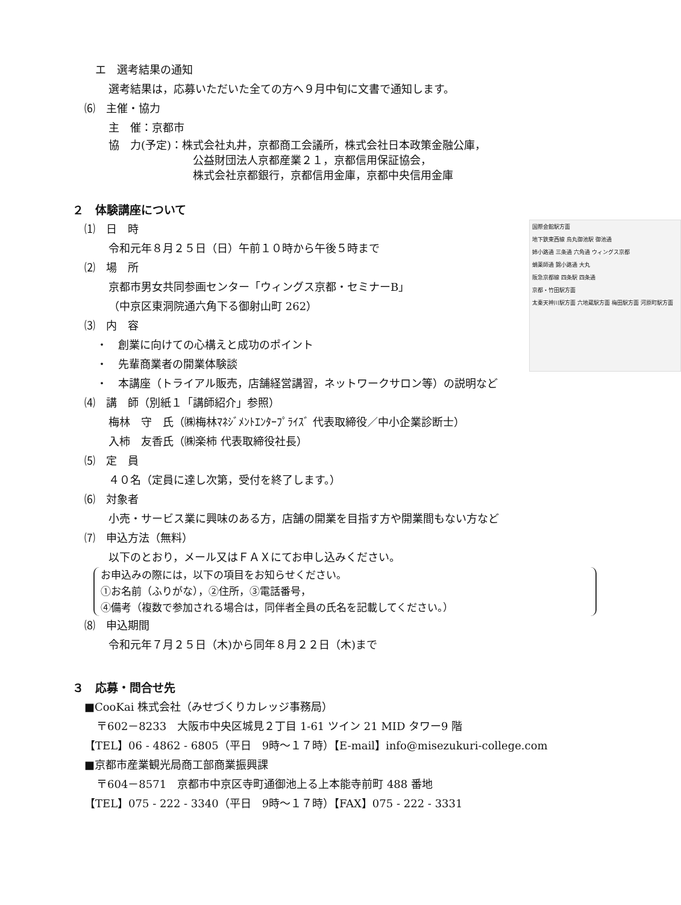エ　選考結果の通知
選考結果は，応募いただいた全ての方へ９月中旬に文書で通知します。
⑹　主催・協力
主　催：京都市
協　力(予定)：株式会社丸井，京都商工会議所，株式会社日本政策金融公庫，
公益財団法人京都産業２１，京都信用保証協会，
株式会社京都銀行，京都信用金庫，京都中央信用金庫
２　体験講座について
国際会館駅方面
地下鉄東西線 烏丸御池駅 御池通
姉小路通 三条通 六角通 ウィングス京都
蛸薬師通 錦小路通 大丸
阪急京都線 四条駅 四条通
京都・竹田駅方面
太秦天神川駅方面 六地蔵駅方面 梅田駅方面 河原町駅方面
⑴　日　時
令和元年８月２５日（日）午前１０時から午後５時まで
⑵　場　所
京都市男女共同参画センター「ウィングス京都・セミナーB」
（中京区東洞院通六角下る御射山町 262）
⑶　内　容
・　創業に向けての心構えと成功のポイント
・　先輩商業者の開業体験談
・　本講座（トライアル販売，店舗経営講習，ネットワークサロン等）の説明など
⑷　講　師（別紙１「講師紹介」参照）
梅林　守　氏（㈱梅林ﾏﾈｼﾞﾒﾝﾄｴﾝﾀｰﾌﾟﾗｲｽﾞ 代表取締役／中小企業診断士）
入柿　友香氏（㈱楽柿 代表取締役社長）
⑸　定　員
４０名（定員に達し次第，受付を終了します。）
⑹　対象者
小売・サービス業に興味のある方，店舗の開業を目指す方や開業間もない方など
⑺　申込方法（無料）
以下のとおり，メール又はＦＡＸにてお申し込みください。
お申込みの際には，以下の項目をお知らせください。
①お名前（ふりがな），②住所，③電話番号，
④備考（複数で参加される場合は，同伴者全員の氏名を記載してください。）
⑻　申込期間
令和元年７月２５日（木)から同年８月２２日（木)まで
３　応募・問合せ先
■CooKai 株式会社（みせづくりカレッジ事務局）
〒602－8233　大阪市中央区城見２丁目 1-61 ツイン 21 MID タワー9 階
【TEL】06 - 4862 - 6805（平日　9時～１７時）【E-mail】info@misezukuri-college.com
■京都市産業観光局商工部商業振興課
〒604－8571　京都市中京区寺町通御池上る上本能寺前町 488 番地
【TEL】075 - 222 - 3340（平日　9時～１７時）【FAX】075 - 222 - 3331